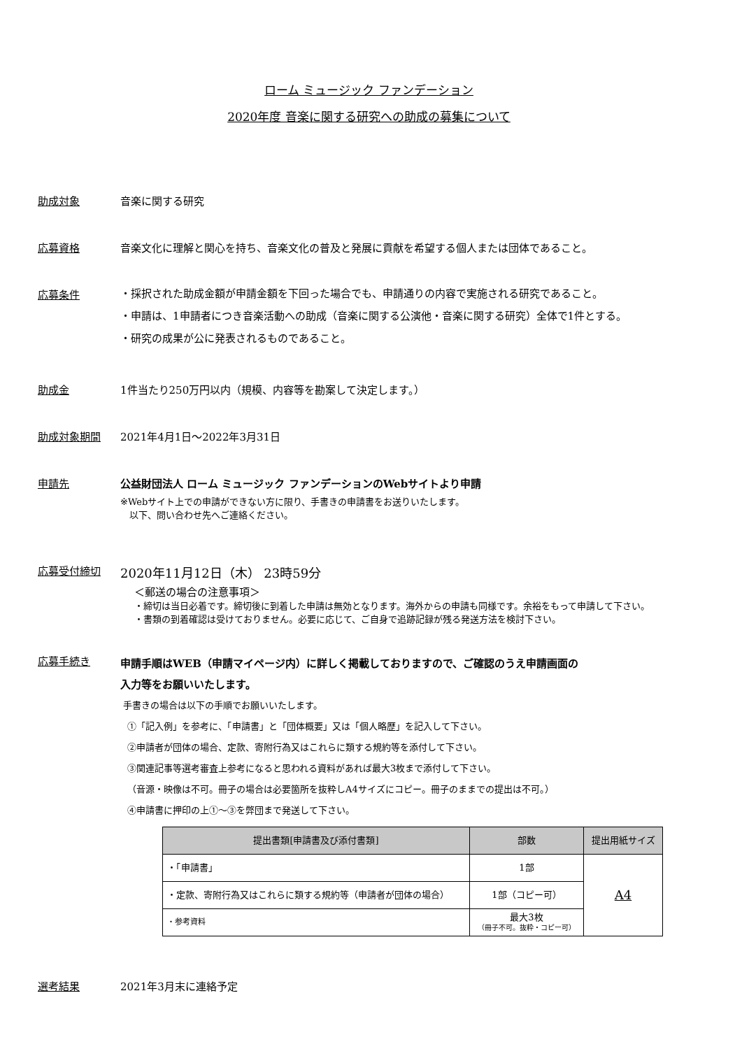ローム ミュージック ファンデーション
2020年度 音楽に関する研究への助成の募集について
助成対象 音楽に関する研究
応募資格 音楽文化に理解と関心を持ち、音楽文化の普及と発展に貢献を希望する個人または団体であること。
応募条件
・採択された助成金額が申請金額を下回った場合でも、申請通りの内容で実施される研究であること。
・申請は、1申請者につき音楽活動への助成（音楽に関する公演他・音楽に関する研究）全体で1件とする。
・研究の成果が公に発表されるものであること。
助成金 1件当たり250万円以内（規模、内容等を勘案して決定します。）
助成対象期間 2021年4月1日～2022年3月31日
申請先 公益財団法人 ローム ミュージック ファンデーションのWebサイトより申請
※Webサイト上での申請ができない方に限り、手書きの申請書をお送りいたします。
　以下、問い合わせ先へご連絡ください。
応募受付締切
2020年11月12日（木） 23時59分
＜郵送の場合の注意事項＞
・締切は当日必着です。締切後に到着した申請は無効となります。海外からの申請も同様です。余裕をもって申請して下さい。
・書類の到着確認は受けておりません。必要に応じて、ご自身で追跡記録が残る発送方法を検討下さい。
応募手続き
申請手順はWEB（申請マイページ内）に詳しく掲載しておりますので、ご確認のうえ申請画面の
入力等をお願いいたします。
手書きの場合は以下の手順でお願いいたします。
①「記入例」を参考に、「申請書」と「団体概要」又は「個人略歴」を記入して下さい。
②申請者が団体の場合、定款、寄附行為又はこれらに類する規約等を添付して下さい。
③関連記事等選考審査上参考になると思われる資料があれば最大3枚まで添付して下さい。
（音源・映像は不可。冊子の場合は必要箇所を抜粋しA4サイズにコピー。冊子のままでの提出は不可。）
④申請書に押印の上①～③を弊団まで発送して下さい。
| 提出書類[申請書及び添付書類] | 部数 | 提出用紙サイズ |
| --- | --- | --- |
| ・「申請書」 | 1部 | A4 |
| ・定款、寄附行為又はこれらに類する規約等（申請者が団体の場合） | 1部（コピー可） | |
| ・参考資料 | 最大3枚 （冊子不可。抜粋・コピー可） | |
選考結果 2021年3月末に連絡予定